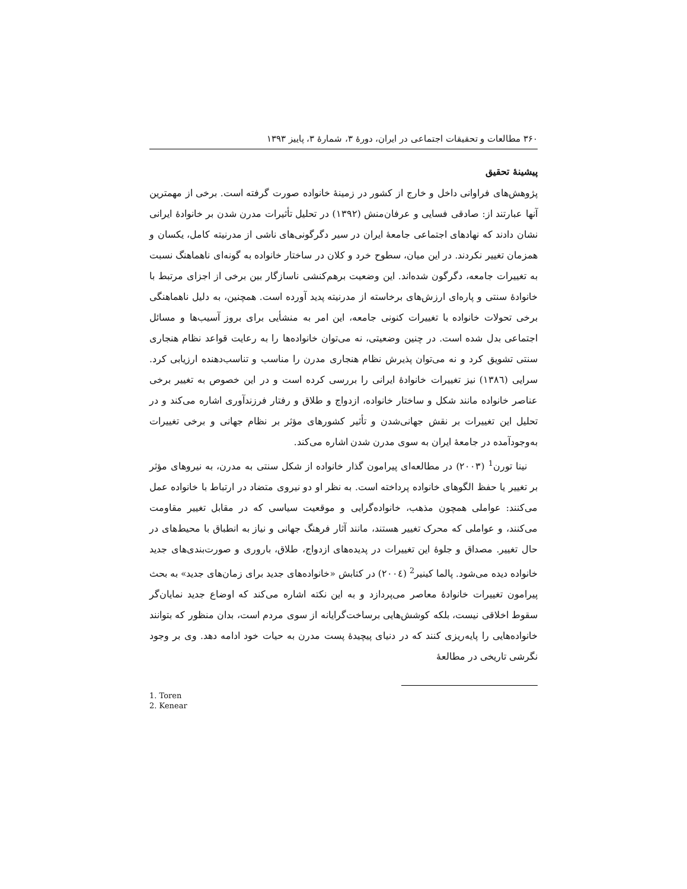۳۶۰ مطالعات و تحقیقات اجتماعی در ایران، دورهٔ ۳، شمارهٔ ۳، پاییز ۱۳۹۳
پیشینهٔ تحقیق
پژوهش‌های فراوانی داخل و خارج از کشور در زمینهٔ خانواده صورت گرفته است. برخی از مهمترین آنها عبارتند از: صادقی فسایی و عرفان‌منش (۱۳۹۲) در تحلیل تأثیرات مدرن شدن بر خانوادهٔ ایرانی نشان دادند که نهادهای اجتماعی جامعهٔ ایران در سیر دگرگونی‌های ناشی از مدرنیته کامل، یکسان و همزمان تغییر نکردند. در این میان، سطوح خرد و کلان در ساختار خانواده به گونه‌ای ناهماهنگ نسبت به تغییرات جامعه، دگرگون شده‌اند. این وضعیت برهم‌کنشی ناسازگار بین برخی از اجزای مرتبط با خانوادهٔ سنتی و پاره‌ای ارزش‌های برخاسته از مدرنیته پدید آورده است. همچنین، به دلیل ناهماهنگی برخی تحولات خانواده با تغییرات کنونی جامعه، این امر به منشأیی برای بروز آسیب‌ها و مسائل اجتماعی بدل شده است. در چنین وضعیتی، نه می‌توان خانواده‌ها را به رعایت قواعد نظام هنجاری سنتی تشویق کرد و نه می‌توان پذیرش نظام هنجاری مدرن را مناسب و تناسب‌دهنده ارزیابی کرد. سرایی (۱۳۸٦) نیز تغییرات خانوادهٔ ایرانی را بررسی کرده است و در این خصوص به تغییر برخی عناصر خانواده مانند شکل و ساختار خانواده، ازدواج و طلاق و رفتار فرزندآوری اشاره می‌کند و در تحلیل این تغییرات بر نقش جهانی‌شدن و تأثیر کشورهای مؤثر بر نظام جهانی و برخی تغییرات به‌وجودآمده در جامعهٔ ایران به سوی مدرن شدن اشاره می‌کند.
نینا تورن<sup>1</sup> (۲۰۰۳) در مطالعه‌ای پیرامون گذار خانواده از شکل سنتی به مدرن، به نیروهای مؤثر بر تغییر یا حفظ الگوهای خانواده پرداخته است. به نظر او دو نیروی متضاد در ارتباط با خانواده عمل می‌کنند: عواملی همچون مذهب، خانواده‌گرایی و موقعیت سیاسی که در مقابل تغییر مقاومت می‌کنند، و عواملی که محرک تغییر هستند، مانند آثار فرهنگ جهانی و نیاز به انطباق با محیط‌های در حال تغییر. مصداق و جلوهٔ این تغییرات در پدیده‌های ازدواج، طلاق، باروری و صورت‌بندی‌های جدید خانواده دیده می‌شود. پالما کینیر<sup>2</sup> (۲۰۰٤) در کتابش «خانواده‌های جدید برای زمان‌های جدید» به بحث پیرامون تغییرات خانوادهٔ معاصر می‌پردازد و به این نکته اشاره می‌کند که اوضاع جدید نمایان‌گر سقوط اخلاقی نیست، بلکه کوشش‌هایی برساخت‌گرایانه از سوی مردم است، بدان منظور که بتوانند خانواده‌هایی را پایه‌ریزی کنند که در دنیای پیچیدهٔ پست مدرن به حیات خود ادامه دهد. وی بر وجود نگرشی تاریخی در مطالعهٔ
1. Toren
2. Kenear